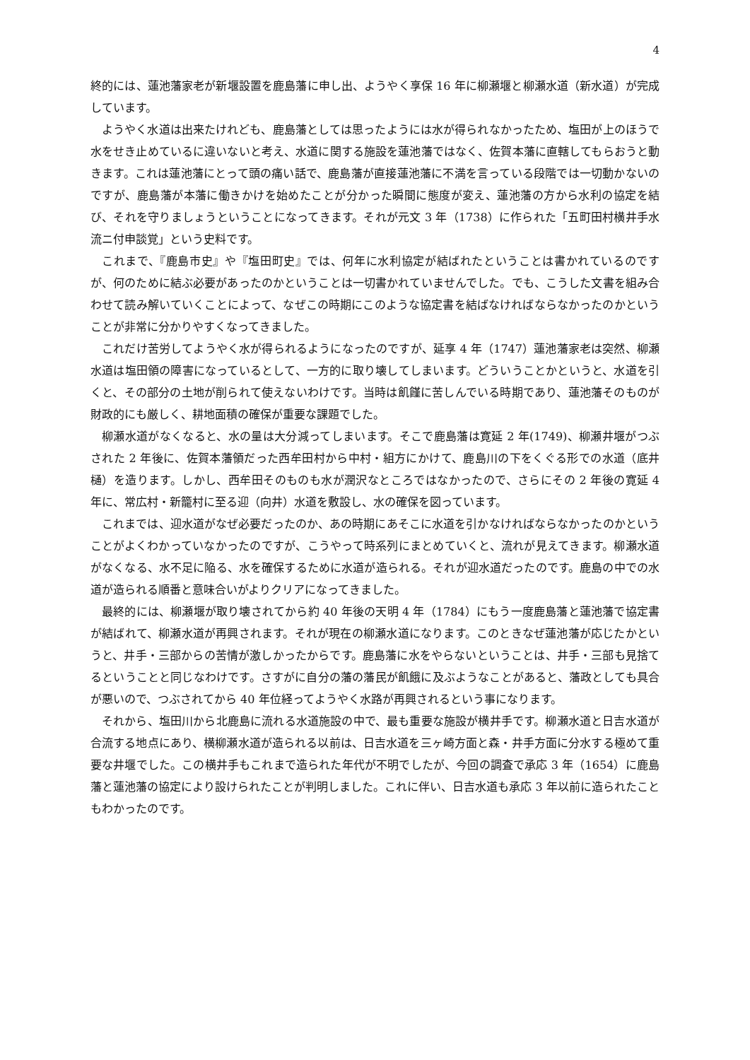4
終的には、蓮池藩家老が新堰設置を鹿島藩に申し出、ようやく享保 16 年に柳瀬堰と柳瀬水道（新水道）が完成しています。
ようやく水道は出来たけれども、鹿島藩としては思ったようには水が得られなかったため、塩田が上のほうで水をせき止めているに違いないと考え、水道に関する施設を蓮池藩ではなく、佐賀本藩に直轄してもらおうと動きます。これは蓮池藩にとって頭の痛い話で、鹿島藩が直接蓮池藩に不満を言っている段階では一切動かないのですが、鹿島藩が本藩に働きかけを始めたことが分かった瞬間に態度が変え、蓮池藩の方から水利の協定を結び、それを守りましょうということになってきます。それが元文 3 年（1738）に作られた「五町田村横井手水流ニ付申談覚」という史料です。
これまで、『鹿島市史』や『塩田町史』では、何年に水利協定が結ばれたということは書かれているのですが、何のために結ぶ必要があったのかということは一切書かれていませんでした。でも、こうした文書を組み合わせて読み解いていくことによって、なぜこの時期にこのような協定書を結ばなければならなかったのかということが非常に分かりやすくなってきました。
これだけ苦労してようやく水が得られるようになったのですが、延享 4 年（1747）蓮池藩家老は突然、柳瀬水道は塩田領の障害になっているとして、一方的に取り壊してしまいます。どういうことかというと、水道を引くと、その部分の土地が削られて使えないわけです。当時は飢饉に苦しんでいる時期であり、蓮池藩そのものが財政的にも厳しく、耕地面積の確保が重要な課題でした。
柳瀬水道がなくなると、水の量は大分減ってしまいます。そこで鹿島藩は寛延 2 年(1749)、柳瀬井堰がつぶされた 2 年後に、佐賀本藩領だった西牟田村から中村・組方にかけて、鹿島川の下をくぐる形での水道（底井樋）を造ります。しかし、西牟田そのものも水が潤沢なところではなかったので、さらにその 2 年後の寛延 4 年に、常広村・新籠村に至る迎（向井）水道を敷設し、水の確保を図っています。
これまでは、迎水道がなぜ必要だったのか、あの時期にあそこに水道を引かなければならなかったのかということがよくわかっていなかったのですが、こうやって時系列にまとめていくと、流れが見えてきます。柳瀬水道がなくなる、水不足に陥る、水を確保するために水道が造られる。それが迎水道だったのです。鹿島の中での水道が造られる順番と意味合いがよりクリアになってきました。
最終的には、柳瀬堰が取り壊されてから約 40 年後の天明 4 年（1784）にもう一度鹿島藩と蓮池藩で協定書が結ばれて、柳瀬水道が再興されます。それが現在の柳瀬水道になります。このときなぜ蓮池藩が応じたかというと、井手・三部からの苦情が激しかったからです。鹿島藩に水をやらないということは、井手・三部も見捨てるということと同じなわけです。さすがに自分の藩の藩民が飢餓に及ぶようなことがあると、藩政としても具合が悪いので、つぶされてから 40 年位経ってようやく水路が再興されるという事になります。
それから、塩田川から北鹿島に流れる水道施設の中で、最も重要な施設が横井手です。柳瀬水道と日吉水道が合流する地点にあり、横柳瀬水道が造られる以前は、日吉水道を三ヶ崎方面と森・井手方面に分水する極めて重要な井堰でした。この横井手もこれまで造られた年代が不明でしたが、今回の調査で承応 3 年（1654）に鹿島藩と蓮池藩の協定により設けられたことが判明しました。これに伴い、日吉水道も承応 3 年以前に造られたこともわかったのです。